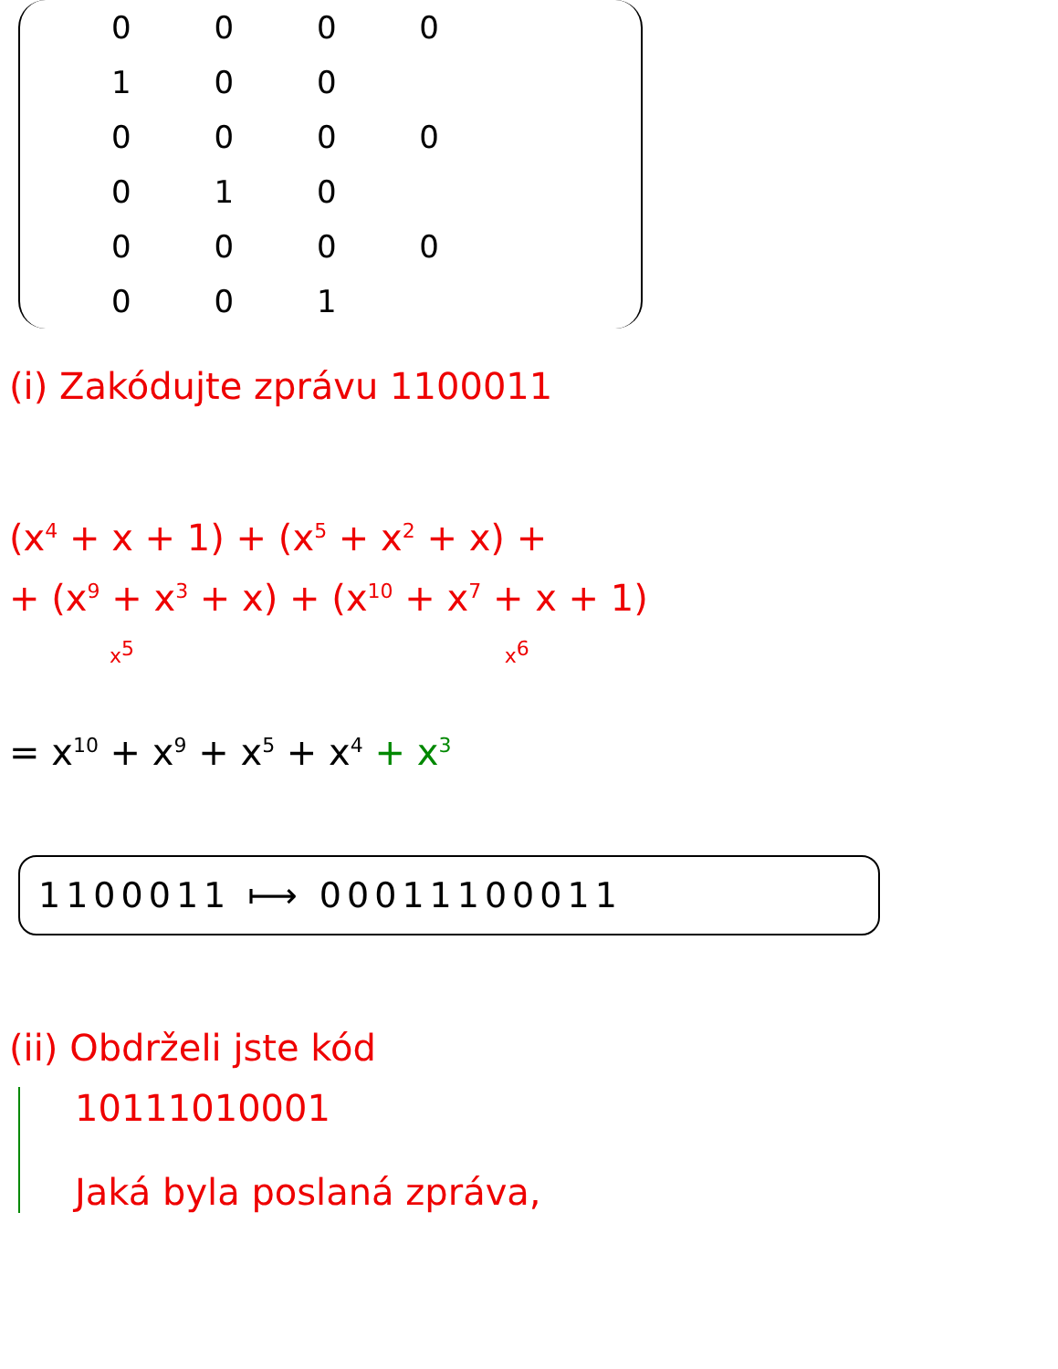0 0 0 0 1 0 0
0 0 0 0 0 1 0
0 0 0 0 0 0 1
(i) Zakódujte zprávu 1100011
(x<sup>4</sup> + x + 1) + (x<sup>5</sup> + x<sup>2</sup> + x) +
+ (x<sup>9</sup> + x<sup>3</sup> + x) + (x<sup>10</sup> + x<sup>7</sup> + x + 1)
x<sup>5</sup> x<sup>6</sup>
= x<sup>10</sup> + x<sup>9</sup> + x<sup>5</sup> + x<sup>4</sup> + x<sup>3</sup>
1100011 ⟼ 00011100011
(ii) Obdrželi jste kód
10111010001
Jaká byla poslaná zpráva,